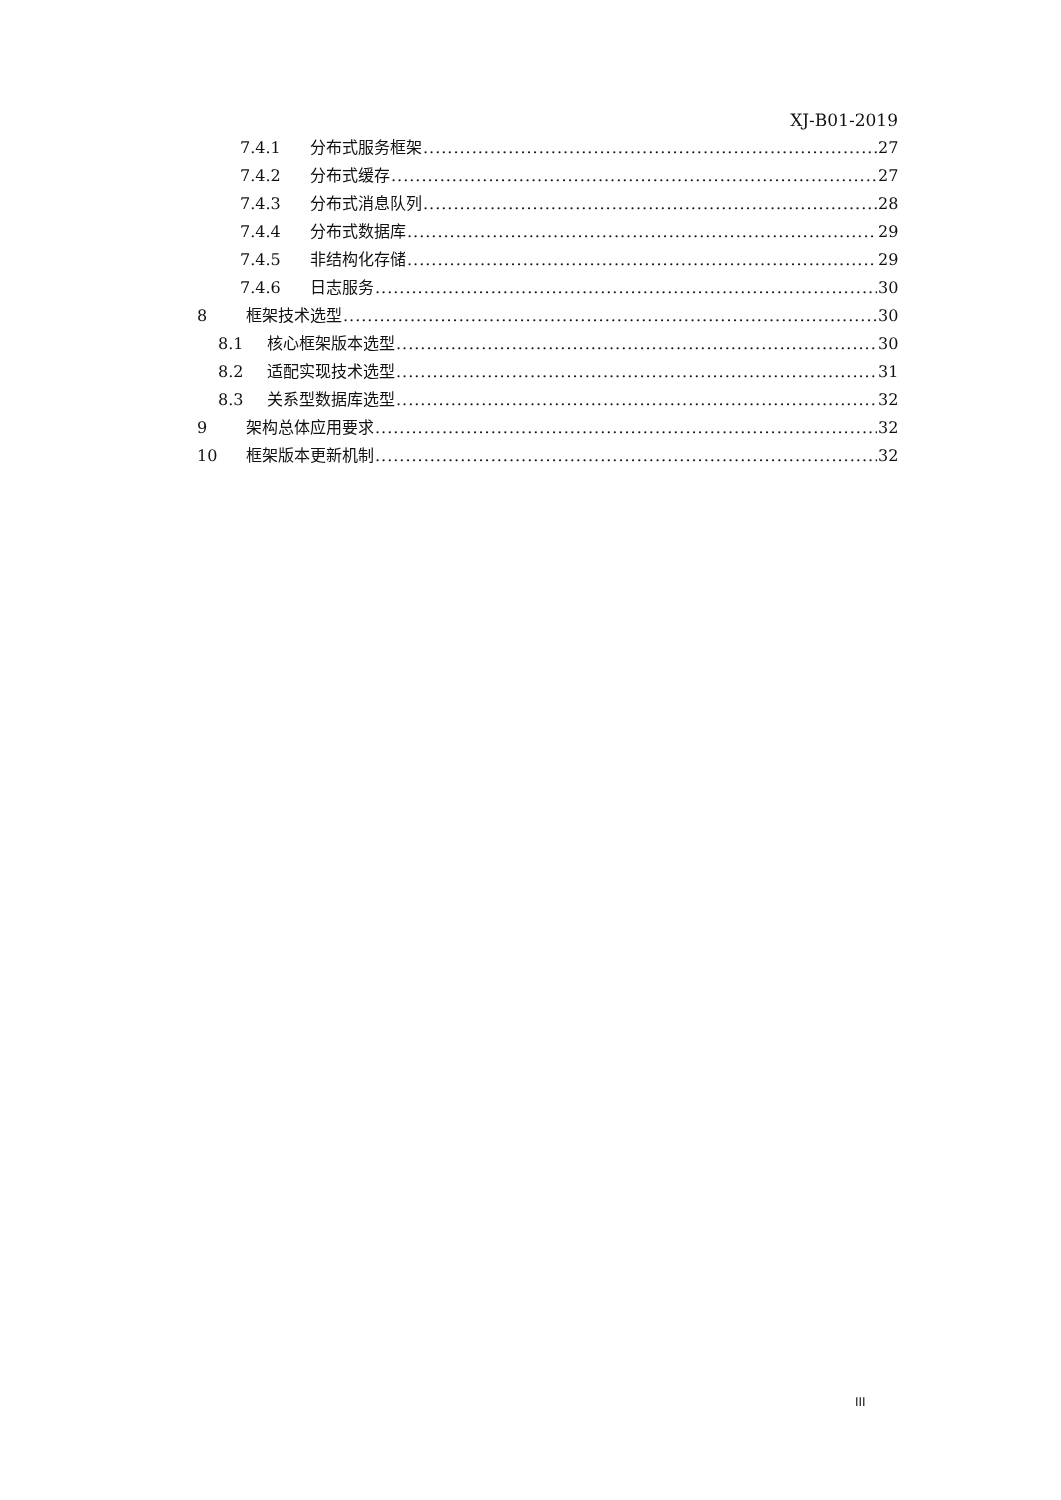XJ-B01-2019
7.4.1 分布式服务框架 27
7.4.2 分布式缓存 27
7.4.3 分布式消息队列 28
7.4.4 分布式数据库 29
7.4.5 非结构化存储 29
7.4.6 日志服务 30
8 框架技术选型 30
8.1 核心框架版本选型 30
8.2 适配实现技术选型 31
8.3 关系型数据库选型 32
9 架构总体应用要求 32
10 框架版本更新机制 32
III